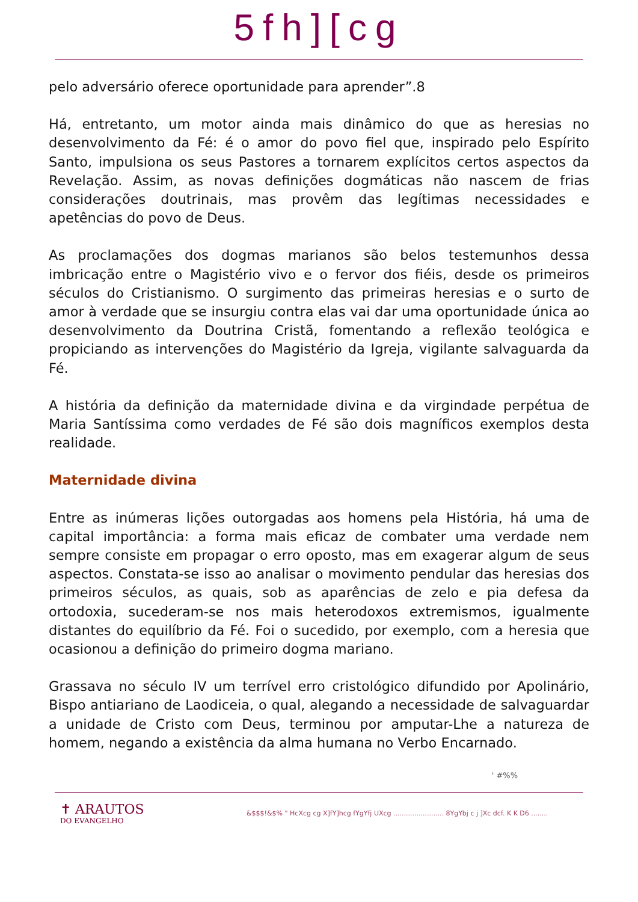5fh][cg
pelo adversário oferece oportunidade para aprender”.8
Há, entretanto, um motor ainda mais dinâmico do que as heresias no desenvolvimento da Fé: é o amor do povo fiel que, inspirado pelo Espírito Santo, impulsiona os seus Pastores a tornarem explícitos certos aspectos da Revelação. Assim, as novas definições dogmáticas não nascem de frias considerações doutrinais, mas provêm das legítimas necessidades e apetências do povo de Deus.
As proclamações dos dogmas marianos são belos testemunhos dessa imbricação entre o Magistério vivo e o fervor dos fiéis, desde os primeiros séculos do Cristianismo. O surgimento das primeiras heresias e o surto de amor à verdade que se insurgiu contra elas vai dar uma oportunidade única ao desenvolvimento da Doutrina Cristã, fomentando a reflexão teológica e propiciando as intervenções do Magistério da Igreja, vigilante salvaguarda da Fé.
A história da definição da maternidade divina e da virgindade perpétua de Maria Santíssima como verdades de Fé são dois magníficos exemplos desta realidade.
Maternidade divina
Entre as inúmeras lições outorgadas aos homens pela História, há uma de capital importância: a forma mais eficaz de combater uma verdade nem sempre consiste em propagar o erro oposto, mas em exagerar algum de seus aspectos. Constata-se isso ao analisar o movimento pendular das heresias dos primeiros séculos, as quais, sob as aparências de zelo e pia defesa da ortodoxia, sucederam-se nos mais heterodoxos extremismos, igualmente distantes do equilíbrio da Fé. Foi o sucedido, por exemplo, com a heresia que ocasionou a definição do primeiro dogma mariano.
Grassava no século IV um terrível erro cristológico difundido por Apolinário, Bispo antiariano de Laodiceia, o qual, alegando a necessidade de salvaguardar a unidade de Cristo com Deus, terminou por amputar-Lhe a natureza de homem, negando a existência da alma humana no Verbo Encarnado.
' #%%
✝ ARAUTOS
DO EVANGELHO
&$$$!&$% " HcXcg cg X]fY]hcg fYgYfj UXcg ........................ 8YgYbj c j ]Xc dcf. K K D6 ........